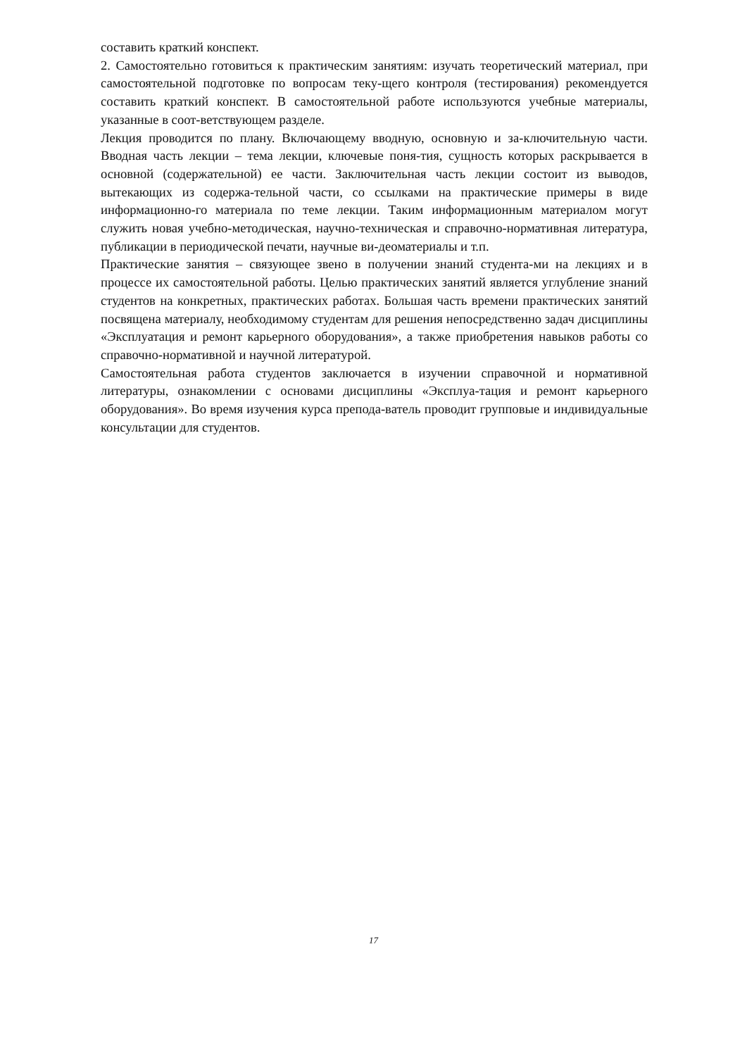составить краткий конспект.
2. Самостоятельно готовиться к практическим занятиям: изучать теоретический материал, при самостоятельной подготовке по вопросам теку-щего контроля (тестирования) рекомендуется составить краткий конспект. В самостоятельной работе используются учебные материалы, указанные в соот-ветствующем разделе.
Лекция проводится по плану. Включающему вводную, основную и за-ключительную части. Вводная часть лекции – тема лекции, ключевые поня-тия, сущность которых раскрывается в основной (содержательной) ее части. Заключительная часть лекции состоит из выводов, вытекающих из содержа-тельной части, со ссылками на практические примеры в виде информационно-го материала по теме лекции. Таким информационным материалом могут служить новая учебно-методическая, научно-техническая и справочно-нормативная литература, публикации в периодической печати, научные ви-деоматериалы и т.п.
Практические занятия – связующее звено в получении знаний студента-ми на лекциях и в процессе их самостоятельной работы. Целью практических занятий является углубление знаний студентов на конкретных, практических работах. Большая часть времени практических занятий посвящена материалу, необходимому студентам для решения непосредственно задач дисциплины «Эксплуатация и ремонт карьерного оборудования», а также приобретения навыков работы со справочно-нормативной и научной литературой.
Самостоятельная работа студентов заключается в изучении справочной и нормативной литературы, ознакомлении с основами дисциплины «Эксплуа-тация и ремонт карьерного оборудования». Во время изучения курса препода-ватель проводит групповые и индивидуальные консультации для студентов.
17